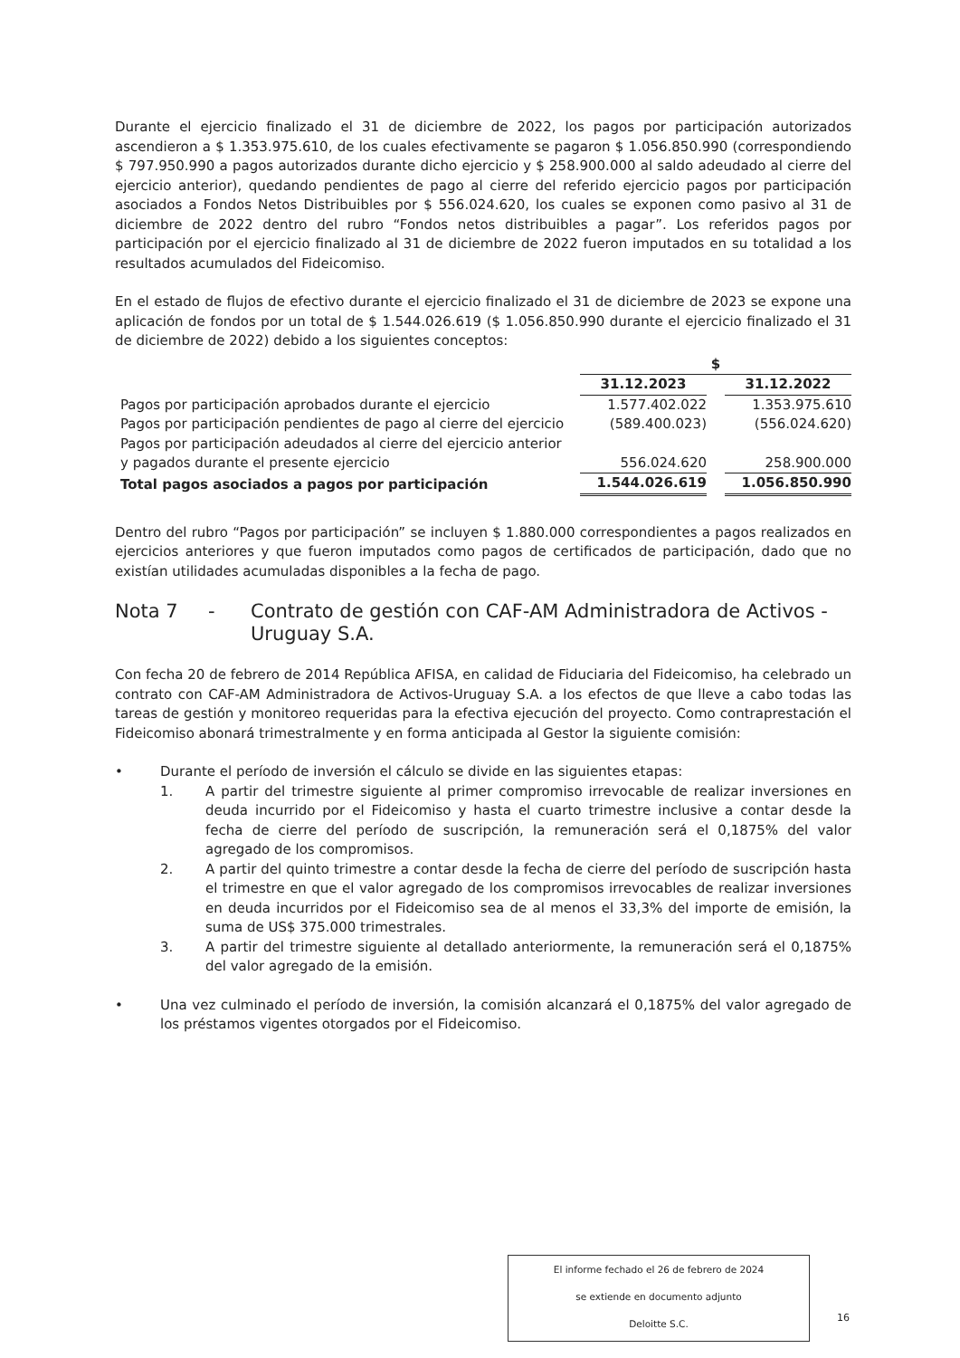Durante el ejercicio finalizado el 31 de diciembre de 2022, los pagos por participación autorizados ascendieron a $ 1.353.975.610, de los cuales efectivamente se pagaron $ 1.056.850.990 (correspondiendo $ 797.950.990 a pagos autorizados durante dicho ejercicio y $ 258.900.000 al saldo adeudado al cierre del ejercicio anterior), quedando pendientes de pago al cierre del referido ejercicio pagos por participación asociados a Fondos Netos Distribuibles por $ 556.024.620, los cuales se exponen como pasivo al 31 de diciembre de 2022 dentro del rubro “Fondos netos distribuibles a pagar”. Los referidos pagos por participación por el ejercicio finalizado al 31 de diciembre de 2022 fueron imputados en su totalidad a los resultados acumulados del Fideicomiso.
En el estado de flujos de efectivo durante el ejercicio finalizado el 31 de diciembre de 2023 se expone una aplicación de fondos por un total de $ 1.544.026.619 ($ 1.056.850.990 durante el ejercicio finalizado el 31 de diciembre de 2022) debido a los siguientes conceptos:
| | $ | | |
| --- | --- | --- | --- |
| | 31.12.2023 | | 31.12.2022 |
| Pagos por participación aprobados durante el ejercicio | 1.577.402.022 | | 1.353.975.610 |
| Pagos por participación pendientes de pago al cierre del ejercicio | (589.400.023) | | (556.024.620) |
| Pagos por participación adeudados al cierre del ejercicio anterior y pagados durante el presente ejercicio | 556.024.620 | | 258.900.000 |
| Total pagos asociados a pagos por participación | 1.544.026.619 | | 1.056.850.990 |
Dentro del rubro “Pagos por participación” se incluyen $ 1.880.000 correspondientes a pagos realizados en ejercicios anteriores y que fueron imputados como pagos de certificados de participación, dado que no existían utilidades acumuladas disponibles a la fecha de pago.
Nota 7 - Contrato de gestión con CAF-AM Administradora de Activos - Uruguay S.A.
Con fecha 20 de febrero de 2014 República AFISA, en calidad de Fiduciaria del Fideicomiso, ha celebrado un contrato con CAF-AM Administradora de Activos-Uruguay S.A. a los efectos de que lleve a cabo todas las tareas de gestión y monitoreo requeridas para la efectiva ejecución del proyecto. Como contraprestación el Fideicomiso abonará trimestralmente y en forma anticipada al Gestor la siguiente comisión:
• Durante el período de inversión el cálculo se divide en las siguientes etapas:
1. A partir del trimestre siguiente al primer compromiso irrevocable de realizar inversiones en deuda incurrido por el Fideicomiso y hasta el cuarto trimestre inclusive a contar desde la fecha de cierre del período de suscripción, la remuneración será el 0,1875% del valor agregado de los compromisos.
2. A partir del quinto trimestre a contar desde la fecha de cierre del período de suscripción hasta el trimestre en que el valor agregado de los compromisos irrevocables de realizar inversiones en deuda incurridos por el Fideicomiso sea de al menos el 33,3% del importe de emisión, la suma de US$ 375.000 trimestrales.
3. A partir del trimestre siguiente al detallado anteriormente, la remuneración será el 0,1875% del valor agregado de la emisión.
• Una vez culminado el período de inversión, la comisión alcanzará el 0,1875% del valor agregado de los préstamos vigentes otorgados por el Fideicomiso.
El informe fechado el 26 de febrero de 2024
se extiende en documento adjunto
Deloitte S.C.
16